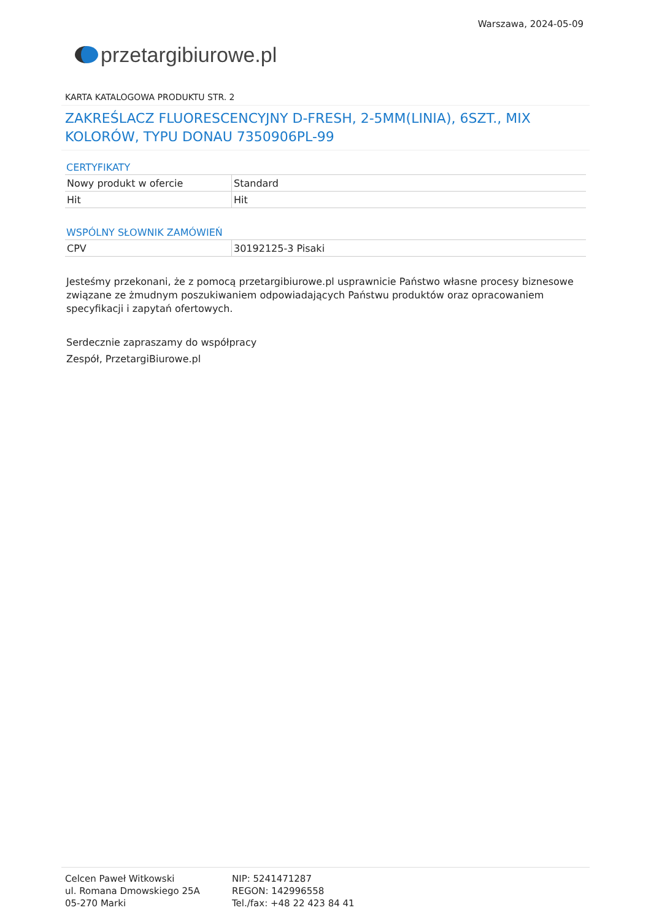przetargi biurowe.pl
Warszawa, 2024-05-09
KARTA KATALOGOWA PRODUKTU STR. 2
ZAKREŚLACZ FLUORESCENCYJNY D-FRESH, 2-5MM(LINIA), 6SZT., MIX KOLORÓW, TYPU DONAU 7350906PL-99
CERTYFIKATY
| Nowy produkt w ofercie | Standard |
| Hit | Hit |
WSPÓLNY SŁOWNIK ZAMÓWIEŃ
| CPV | 30192125-3 Pisaki |
Jesteśmy przekonani, że z pomocą przetargibiurowe.pl usprawnicie Państwo własne procesy biznesowe związane ze żmudnym poszukiwaniem odpowiadających Państwu produktów oraz opracowaniem specyfikacji i zapytań ofertowych.
Serdecznie zapraszamy do współpracy
Zespół, PrzetargiBiurowe.pl
Celcen Paweł Witkowski
ul. Romana Dmowskiego 25A
05-270 Marki
NIP: 5241471287
REGON: 142996558
Tel./fax: +48 22 423 84 41